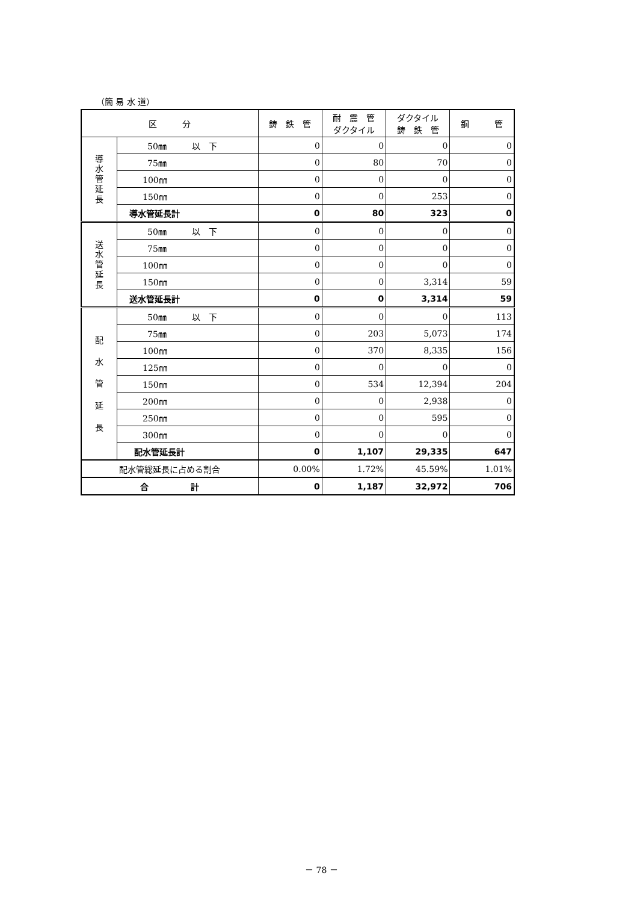（簡 易 水 道）
| 区 分 | | 鋳 鉄 管 | 耐 震 管 ダクタイル | ダクタイル 鋳 鉄 管 | 鋼 管 |
| --- | --- | --- | --- | --- | --- |
| 導 水 管 延 長 | 50㎜ 以 下 | 0 | 0 | 0 | 0 |
| | 75㎜ | 0 | 80 | 70 | 0 |
| | 100㎜ | 0 | 0 | 0 | 0 |
| | 150㎜ | 0 | 0 | 253 | 0 |
| | 導水管延長計 | 0 | 80 | 323 | 0 |
| 送 水 管 延 長 | 50㎜ 以 下 | 0 | 0 | 0 | 0 |
| | 75㎜ | 0 | 0 | 0 | 0 |
| | 100㎜ | 0 | 0 | 0 | 0 |
| | 150㎜ | 0 | 0 | 3,314 | 59 |
| | 送水管延長計 | 0 | 0 | 3,314 | 59 |
| 配 水 管 延 長 | 50㎜ 以 下 | 0 | 0 | 0 | 113 |
| | 75㎜ | 0 | 203 | 5,073 | 174 |
| | 100㎜ | 0 | 370 | 8,335 | 156 |
| | 125㎜ | 0 | 0 | 0 | 0 |
| | 150㎜ | 0 | 534 | 12,394 | 204 |
| | 200㎜ | 0 | 0 | 2,938 | 0 |
| | 250㎜ | 0 | 0 | 595 | 0 |
| | 300㎜ | 0 | 0 | 0 | 0 |
| | 配水管延長計 | 0 | 1,107 | 29,335 | 647 |
| 配水管総延長に占める割合 | | 0.00% | 1.72% | 45.59% | 1.01% |
| 合 計 | | 0 | 1,187 | 32,972 | 706 |
－ 78 －